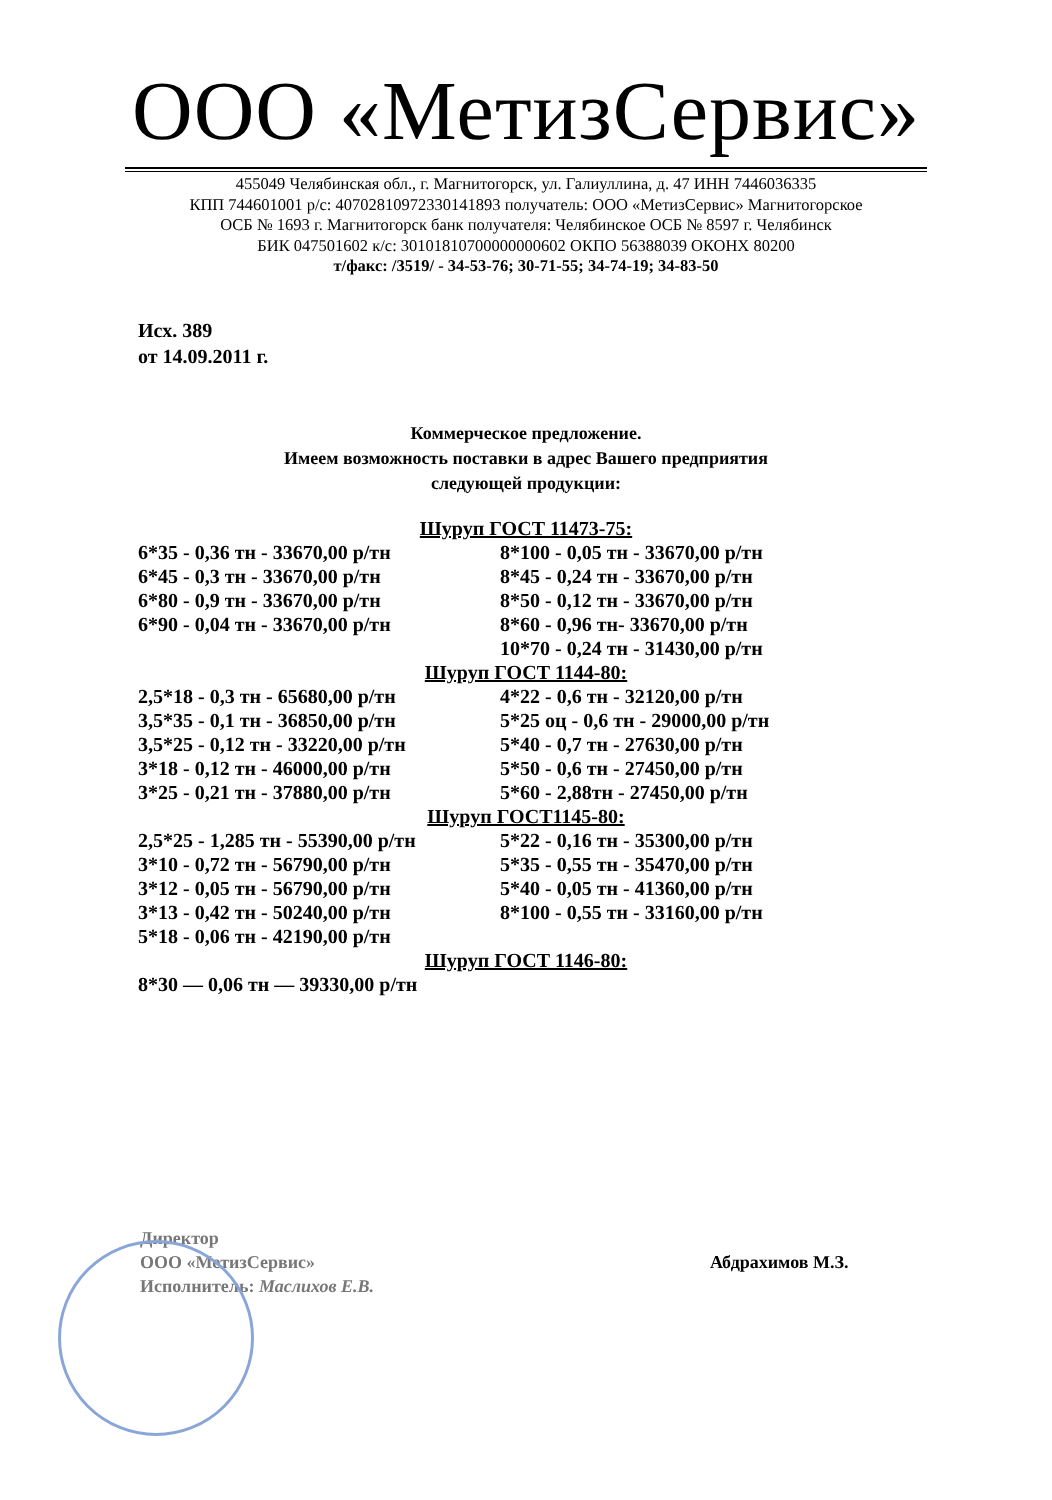ООО «МетизСервис»
455049 Челябинская обл., г. Магнитогорск, ул. Галиуллина, д. 47 ИНН 7446036335
КПП 744601001 р/с: 40702810972330141893 получатель: ООО «МетизСервис» Магнитогорское
ОСБ № 1693 г. Магнитогорск банк получателя: Челябинское ОСБ № 8597 г. Челябинск
БИК 047501602 к/с: 30101810700000000602 ОКПО 56388039 ОКОНХ 80200
т/факс: /3519/ - 34-53-76; 30-71-55; 34-74-19; 34-83-50
Исх. 389
от 14.09.2011 г.
Коммерческое предложение.
Имеем возможность поставки в адрес Вашего предприятия
следующей продукции:
Шуруп ГОСТ 11473-75:
6*35 - 0,36 тн - 33670,00 р/тн
6*45 - 0,3 тн - 33670,00 р/тн
6*80 - 0,9 тн - 33670,00 р/тн
6*90 - 0,04 тн - 33670,00 р/тн
8*100 - 0,05 тн - 33670,00 р/тн
8*45 - 0,24 тн - 33670,00 р/тн
8*50 - 0,12 тн - 33670,00 р/тн
8*60 - 0,96 тн- 33670,00 р/тн
10*70 - 0,24 тн - 31430,00 р/тн
Шуруп ГОСТ 1144-80:
2,5*18 - 0,3 тн - 65680,00 р/тн
3,5*35 - 0,1 тн - 36850,00 р/тн
3,5*25 - 0,12 тн - 33220,00 р/тн
3*18 - 0,12 тн - 46000,00 р/тн
3*25 - 0,21 тн - 37880,00 р/тн
4*22 - 0,6 тн - 32120,00 р/тн
5*25 оц - 0,6 тн - 29000,00 р/тн
5*40 - 0,7 тн - 27630,00 р/тн
5*50 - 0,6 тн - 27450,00 р/тн
5*60 - 2,88тн - 27450,00 р/тн
Шуруп ГОСТ1145-80:
2,5*25 - 1,285 тн - 55390,00 р/тн
3*10 - 0,72 тн - 56790,00 р/тн
3*12 - 0,05 тн - 56790,00 р/тн
3*13 - 0,42 тн - 50240,00 р/тн
5*18 - 0,06 тн - 42190,00 р/тн
5*22 - 0,16 тн - 35300,00 р/тн
5*35 - 0,55 тн - 35470,00 р/тн
5*40 - 0,05 тн - 41360,00 р/тн
8*100 - 0,55 тн - 33160,00 р/тн
Шуруп ГОСТ 1146-80:
8*30 — 0,06 тн — 39330,00 р/тн
Директор
ООО «МетизСервис»
Исполнитель: Маслихов Е.В.
Абдрахимов М.З.